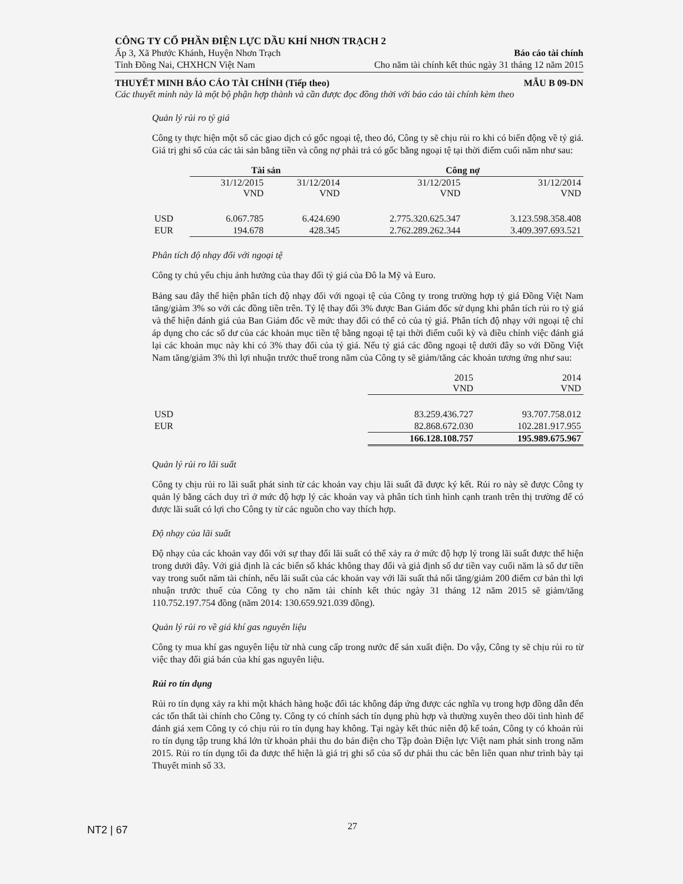CÔNG TY CỔ PHẦN ĐIỆN LỰC DẦU KHÍ NHƠN TRẠCH 2
Ấp 3, Xã Phước Khánh, Huyện Nhơn Trạch Báo cáo tài chính
Tỉnh Đồng Nai, CHXHCN Việt Nam Cho năm tài chính kết thúc ngày 31 tháng 12 năm 2015
THUYẾT MINH BÁO CÁO TÀI CHÍNH (Tiếp theo) MẪU B 09-DN
Các thuyết minh này là một bộ phận hợp thành và cần được đọc đồng thời với báo cáo tài chính kèm theo
Quản lý rủi ro tỷ giá
Công ty thực hiện một số các giao dịch có gốc ngoại tệ, theo đó, Công ty sẽ chịu rủi ro khi có biến động về tỷ giá. Giá trị ghi sổ của các tài sản bằng tiền và công nợ phải trả có gốc bằng ngoại tệ tại thời điểm cuối năm như sau:
| | Tài sản | | Công nợ | |
| --- | --- | --- | --- | --- |
| | 31/12/2015 VND | 31/12/2014 VND | 31/12/2015 VND | 31/12/2014 VND |
| USD | 6.067.785 | 6.424.690 | 2.775.320.625.347 | 3.123.598.358.408 |
| EUR | 194.678 | 428.345 | 2.762.289.262.344 | 3.409.397.693.521 |
Phân tích độ nhạy đối với ngoại tệ
Công ty chủ yếu chịu ảnh hưởng của thay đổi tỷ giá của Đô la Mỹ và Euro.
Bảng sau đây thể hiện phân tích độ nhạy đối với ngoại tệ của Công ty trong trường hợp tỷ giá Đồng Việt Nam tăng/giảm 3% so với các đồng tiền trên. Tỷ lệ thay đổi 3% được Ban Giám đốc sử dụng khi phân tích rủi ro tỷ giá và thể hiện đánh giá của Ban Giám đốc về mức thay đổi có thể có của tỷ giá. Phân tích độ nhạy với ngoại tệ chỉ áp dụng cho các số dư của các khoản mục tiền tệ bằng ngoại tệ tại thời điểm cuối kỳ và điều chỉnh việc đánh giá lại các khoản mục này khi có 3% thay đổi của tỷ giá. Nếu tỷ giá các đồng ngoại tệ dưới đây so với Đồng Việt Nam tăng/giảm 3% thì lợi nhuận trước thuế trong năm của Công ty sẽ giảm/tăng các khoản tương ứng như sau:
| | 2015 VND | 2014 VND |
| --- | --- | --- |
| USD | 83.259.436.727 | 93.707.758.012 |
| EUR | 82.868.672.030 | 102.281.917.955 |
| | 166.128.108.757 | 195.989.675.967 |
Quản lý rủi ro lãi suất
Công ty chịu rủi ro lãi suất phát sinh từ các khoản vay chịu lãi suất đã được ký kết. Rủi ro này sẽ được Công ty quản lý bằng cách duy trì ở mức độ hợp lý các khoản vay và phân tích tình hình cạnh tranh trên thị trường để có được lãi suất có lợi cho Công ty từ các nguồn cho vay thích hợp.
Độ nhạy của lãi suất
Độ nhạy của các khoản vay đối với sự thay đổi lãi suất có thể xảy ra ở mức độ hợp lý trong lãi suất được thể hiện trong dưới đây. Với giả định là các biến số khác không thay đổi và giả định số dư tiền vay cuối năm là số dư tiền vay trong suốt năm tài chính, nếu lãi suất của các khoản vay với lãi suất thả nổi tăng/giảm 200 điểm cơ bản thì lợi nhuận trước thuế của Công ty cho năm tài chính kết thúc ngày 31 tháng 12 năm 2015 sẽ giảm/tăng 110.752.197.754 đồng (năm 2014: 130.659.921.039 đồng).
Quản lý rủi ro về giá khí gas nguyên liệu
Công ty mua khí gas nguyên liệu từ nhà cung cấp trong nước để sản xuất điện. Do vậy, Công ty sẽ chịu rủi ro từ việc thay đổi giá bán của khí gas nguyên liệu.
Rủi ro tín dụng
Rủi ro tín dụng xảy ra khi một khách hàng hoặc đối tác không đáp ứng được các nghĩa vụ trong hợp đồng dẫn đến các tổn thất tài chính cho Công ty. Công ty có chính sách tín dụng phù hợp và thường xuyên theo dõi tình hình để đánh giá xem Công ty có chịu rủi ro tín dụng hay không. Tại ngày kết thúc niên độ kế toán, Công ty có khoản rủi ro tín dụng tập trung khá lớn từ khoản phải thu do bán điện cho Tập đoàn Điện lực Việt nam phát sinh trong năm 2015. Rủi ro tín dụng tối đa được thể hiện là giá trị ghi sổ của số dư phải thu các bên liên quan như trình bày tại Thuyết minh số 33.
NT2 | 67 27